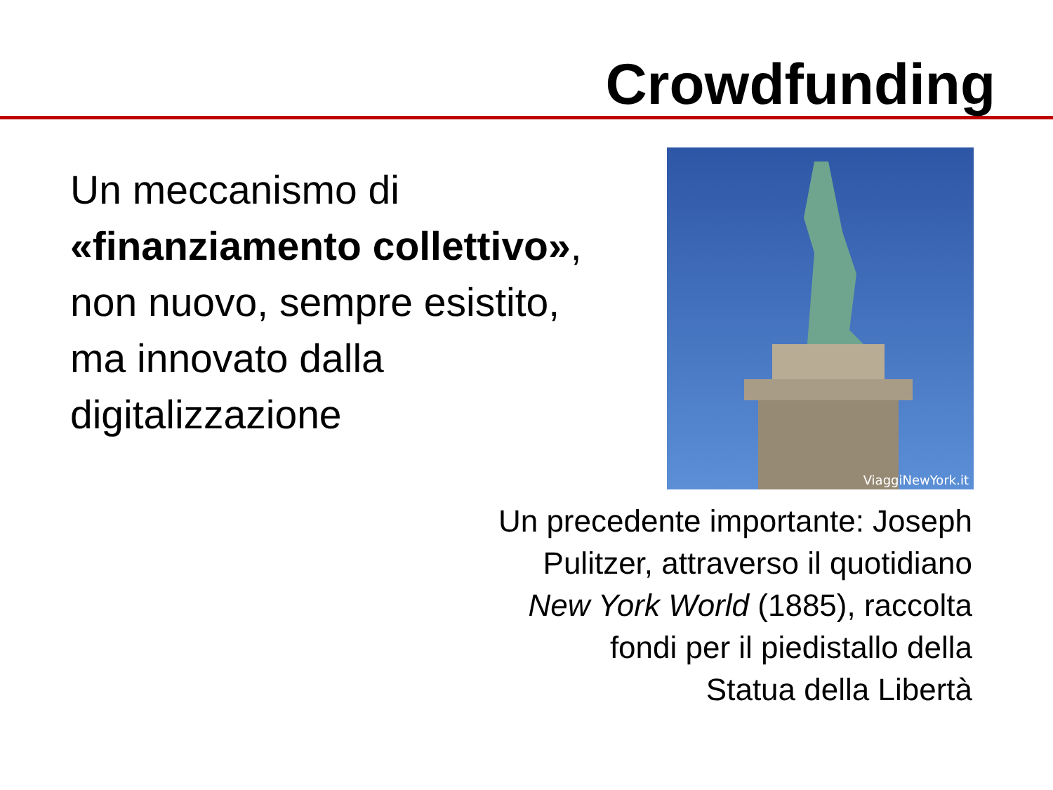Crowdfunding
Un meccanismo di «finanziamento collettivo», non nuovo, sempre esistito, ma innovato dalla digitalizzazione
ViaggiNewYork.it
Un precedente importante: Joseph
Pulitzer, attraverso il quotidiano
New York World (1885), raccolta
fondi per il piedistallo della
Statua della Libertà